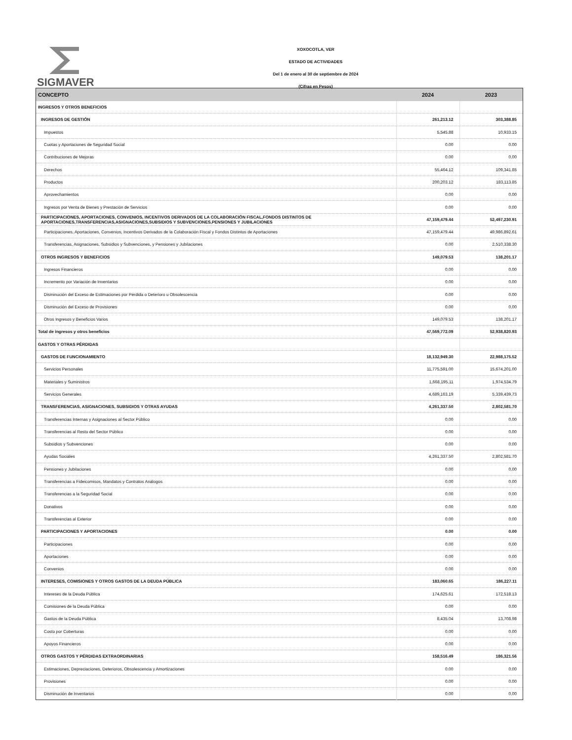SIGMAVER
XOXOCOTLA, VER
ESTADO DE ACTIVIDADES
Del 1 de enero al 30 de septiembre de 2024
(Cifras en Pesos)
| CONCEPTO | 2024 | 2023 |
| --- | --- | --- |
| INGRESOS Y OTROS BENEFICIOS | | |
| INGRESOS DE GESTIÓN | 261,213.12 | 303,388.85 |
| Impuestos | 5,545.88 | 10,933.15 |
| Cuotas y Aportaciones de Seguridad Social | 0.00 | 0.00 |
| Contribuciones de Mejoras | 0.00 | 0.00 |
| Derechos | 55,464.12 | 109,341.85 |
| Productos | 200,203.12 | 183,113.85 |
| Aprovechamientos | 0.00 | 0.00 |
| Ingresos por Venta de Bienes y Prestación de Servicios | 0.00 | 0.00 |
| PARTICIPACIONES, APORTACIONES, CONVENIOS, INCENTIVOS DERIVADOS DE LA COLABORACIÓN FISCAL,FONDOS DISTINTOS DE APORTACIONES,TRANSFERENCIAS,ASIGNACIONES,SUBSIDIOS Y SUBVENCIONES,PENSIONES Y JUBILACIONES | 47,159,479.44 | 52,497,230.91 |
| Participaciones, Aportaciones, Convenios, Incentivos Derivados de la Colaboración Fiscal y Fondos Distintos de Aportaciones | 47,159,479.44 | 49,986,892.61 |
| Transferencias, Asignaciones, Subsidios y Subvenciones, y Pensiones y Jubilaciones | 0.00 | 2,510,338.30 |
| OTROS INGRESOS Y BENEFICIOS | 149,079.53 | 138,201.17 |
| Ingresos Financieros | 0.00 | 0.00 |
| Incremento por Variación de Inventarios | 0.00 | 0.00 |
| Disminución del Exceso de Estimaciones por Pérdida o Deterioro u Obsolescencia | 0.00 | 0.00 |
| Disminución del Exceso de Provisiones | 0.00 | 0.00 |
| Otros Ingresos y Beneficios Varios | 149,079.53 | 138,201.17 |
| Total de ingresos y otros beneficios | 47,569,772.09 | 52,938,820.93 |
| GASTOS Y OTRAS PÉRDIDAS | | |
| GASTOS DE FUNCIONAMIENTO | 18,132,949.30 | 22,988,175.52 |
| Servicios Personales | 11,775,591.00 | 15,674,201.00 |
| Materiales y Suministros | 1,668,195.11 | 1,974,534.79 |
| Servicios Generales | 4,689,163.19 | 5,339,439.73 |
| TRANSFERENCIAS, ASIGNACIONES, SUBSIDIOS Y OTRAS AYUDAS | 4,261,337.50 | 2,802,581.70 |
| Transferencias Internas y Asignaciones al Sector Público | 0.00 | 0.00 |
| Transferencias al Resto del Sector Público | 0.00 | 0.00 |
| Subsidios y Subvenciones | 0.00 | 0.00 |
| Ayudas Sociales | 4,261,337.50 | 2,802,581.70 |
| Pensiones y Jubilaciones | 0.00 | 0.00 |
| Transferencias a Fideicomisos, Mandatos y Contratos Análogos | 0.00 | 0.00 |
| Transferencias a la Seguridad Social | 0.00 | 0.00 |
| Donativos | 0.00 | 0.00 |
| Transferencias al Exterior | 0.00 | 0.00 |
| PARTICIPACIONES Y APORTACIONES | 0.00 | 0.00 |
| Participaciones | 0.00 | 0.00 |
| Aportaciones | 0.00 | 0.00 |
| Convenios | 0.00 | 0.00 |
| INTERESES, COMISIONES Y OTROS GASTOS DE LA DEUDA PÚBLICA | 183,060.65 | 186,227.11 |
| Intereses de la Deuda Pública | 174,625.61 | 172,518.13 |
| Comisiones de la Deuda Pública | 0.00 | 0.00 |
| Gastos de la Deuda Pública | 8,435.04 | 13,708.98 |
| Costo por Coberturas | 0.00 | 0.00 |
| Apoyos Financieros | 0.00 | 0.00 |
| OTROS GASTOS Y PÉRDIDAS EXTRAORDINARIAS | 158,516.49 | 186,321.56 |
| Estimaciones, Depreciaciones, Deterioros, Obsolescencia y Amortizaciones | 0.00 | 0.00 |
| Provisiones | 0.00 | 0.00 |
| Disminución de Inventarios | 0.00 | 0.00 |